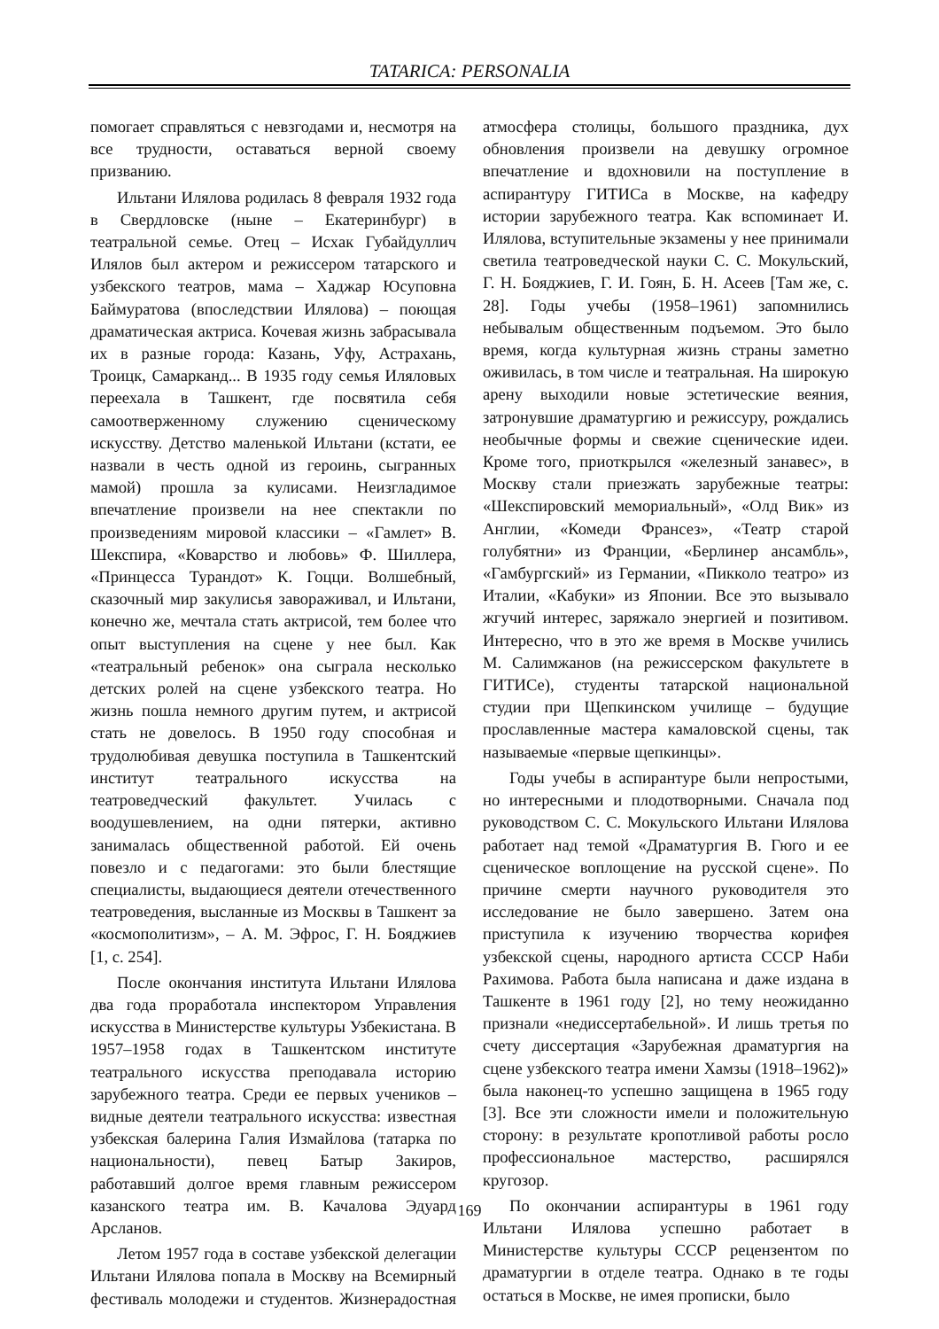TATARICA: PERSONALIA
помогает справляться с невзгодами и, несмотря на все трудности, оставаться верной своему призванию.
Ильтани Илялова родилась 8 февраля 1932 года в Свердловске (ныне – Екатеринбург) в театральной семье. Отец – Исхак Губайдуллич Илялов был актером и режиссером татарского и узбекского театров, мама – Хаджар Юсуповна Баймуратова (впоследствии Илялова) – поющая драматическая актриса. Кочевая жизнь забрасывала их в разные города: Казань, Уфу, Астрахань, Троицк, Самарканд... В 1935 году семья Иляловых переехала в Ташкент, где посвятила себя самоотверженному служению сценическому искусству. Детство маленькой Ильтани (кстати, ее назвали в честь одной из героинь, сыгранных мамой) прошла за кулисами. Неизгладимое впечатление произвели на нее спектакли по произведениям мировой классики – «Гамлет» В. Шекспира, «Коварство и любовь» Ф. Шиллера, «Принцесса Турандот» К. Гоцци. Волшебный, сказочный мир закулисья завораживал, и Ильтани, конечно же, мечтала стать актрисой, тем более что опыт выступления на сцене у нее был. Как «театральный ребенок» она сыграла несколько детских ролей на сцене узбекского театра. Но жизнь пошла немного другим путем, и актрисой стать не довелось. В 1950 году способная и трудолюбивая девушка поступила в Ташкентский институт театрального искусства на театроведческий факультет. Училась с воодушевлением, на одни пятерки, активно занималась общественной работой. Ей очень повезло и с педагогами: это были блестящие специалисты, выдающиеся деятели отечественного театроведения, высланные из Москвы в Ташкент за «космополитизм», – А. М. Эфрос, Г. Н. Бояджиев [1, с. 254].
После окончания института Ильтани Илялова два года проработала инспектором Управления искусства в Министерстве культуры Узбекистана. В 1957–1958 годах в Ташкентском институте театрального искусства преподавала историю зарубежного театра. Среди ее первых учеников – видные деятели театрального искусства: известная узбекская балерина Галия Измайлова (татарка по национальности), певец Батыр Закиров, работавший долгое время главным режиссером казанского театра им. В. Качалова Эдуард Арсланов.
Летом 1957 года в составе узбекской делегации Ильтани Илялова попала в Москву на Всемирный фестиваль молодежи и студентов. Жизнерадостная атмосфера столицы, большого праздника, дух обновления произвели на девушку огромное впечатление и вдохновили на поступление в аспирантуру ГИТИСа в Москве, на кафедру истории зарубежного театра. Как вспоминает И. Илялова, вступительные экзамены у нее принимали светила театроведческой науки С. С. Мокульский, Г. Н. Бояджиев, Г. И. Гоян, Б. Н. Асеев [Там же, с. 28]. Годы учебы (1958–1961) запомнились небывалым общественным подъемом. Это было время, когда культурная жизнь страны заметно оживилась, в том числе и театральная. На широкую арену выходили новые эстетические веяния, затронувшие драматургию и режиссуру, рождались необычные формы и свежие сценические идеи. Кроме того, приоткрылся «железный занавес», в Москву стали приезжать зарубежные театры: «Шекспировский мемориальный», «Олд Вик» из Англии, «Комеди Франсез», «Театр старой голубятни» из Франции, «Берлинер ансамбль», «Гамбургский» из Германии, «Пикколо театро» из Италии, «Кабуки» из Японии. Все это вызывало жгучий интерес, заряжало энергией и позитивом. Интересно, что в это же время в Москве учились М. Салимжанов (на режиссерском факультете в ГИТИСе), студенты татарской национальной студии при Щепкинском училище – будущие прославленные мастера камаловской сцены, так называемые «первые щепкинцы».
Годы учебы в аспирантуре были непростыми, но интересными и плодотворными. Сначала под руководством С. С. Мокульского Ильтани Илялова работает над темой «Драматургия В. Гюго и ее сценическое воплощение на русской сцене». По причине смерти научного руководителя это исследование не было завершено. Затем она приступила к изучению творчества корифея узбекской сцены, народного артиста СССР Наби Рахимова. Работа была написана и даже издана в Ташкенте в 1961 году [2], но тему неожиданно признали «недиссертабельной». И лишь третья по счету диссертация «Зарубежная драматургия на сцене узбекского театра имени Хамзы (1918–1962)» была наконец-то успешно защищена в 1965 году [3]. Все эти сложности имели и положительную сторону: в результате кропотливой работы росло профессиональное мастерство, расширялся кругозор.
По окончании аспирантуры в 1961 году Ильтани Илялова успешно работает в Министерстве культуры СССР рецензентом по драматургии в отделе театра. Однако в те годы остаться в Москве, не имея прописки, было
169